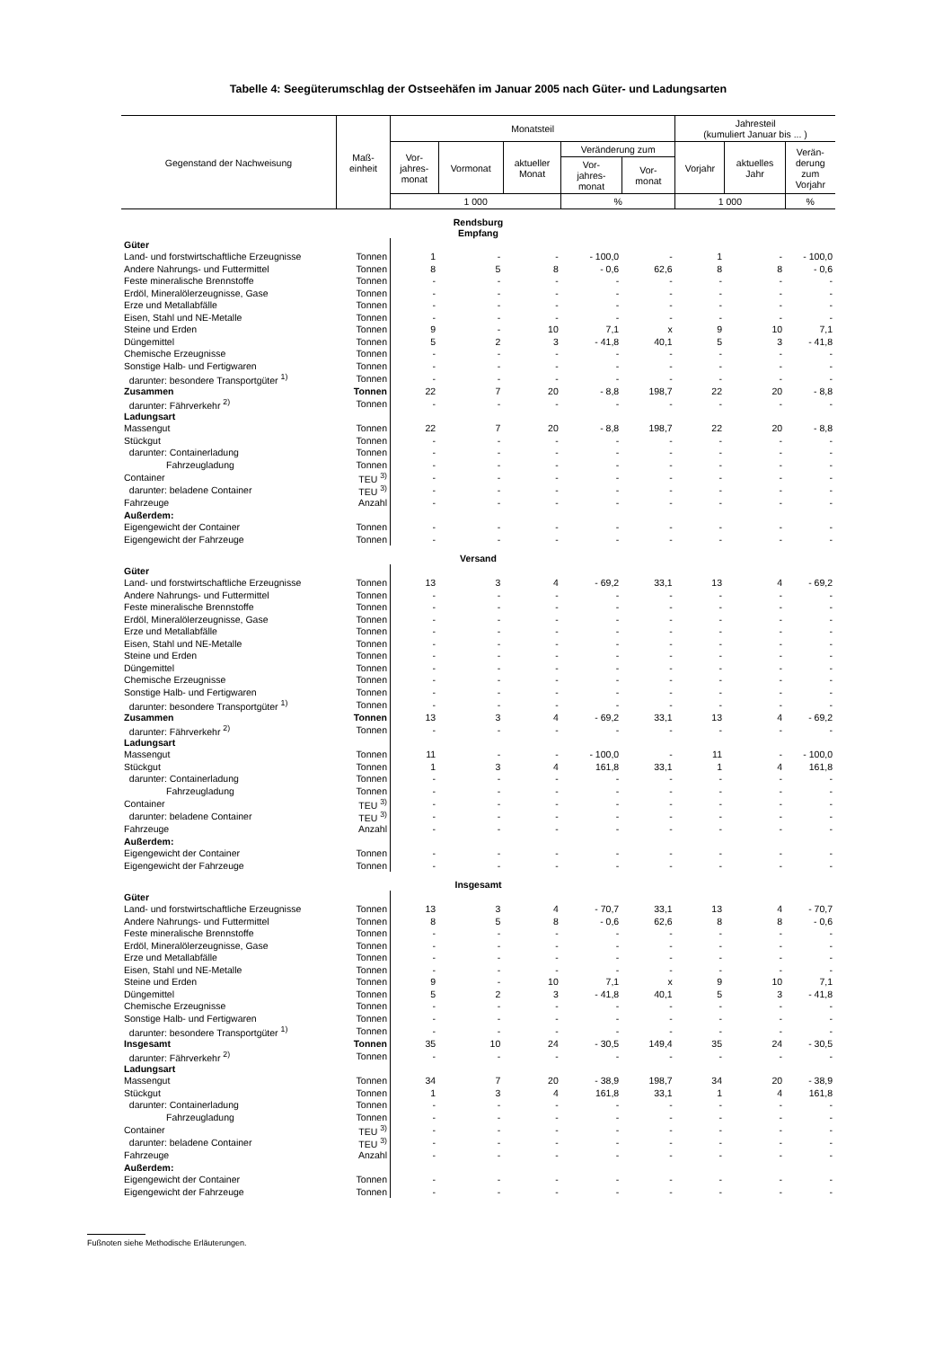Tabelle 4: Seegüterumschlag der Ostseehäfen im Januar 2005 nach Güter- und Ladungsarten
| Gegenstand der Nachweisung | Maß- einheit | Monatsteil | | | | | Jahresteil (kumuliert Januar bis ... ) | | |
| --- | --- | --- | --- | --- | --- | --- | --- | --- | --- |
| | | Vor- jahres- monat | Vormonat | aktueller Monat | Veränderung zum | | Vorjahr | aktuelles Jahr | Verän- derung zum Vorjahr |
| | | | | | Vor- jahres- monat | Vor- monat | | | |
| | | 1 000 | | | % | | 1 000 | | % |
| Rendsburg Empfang | | | | | | | | | |
| Güter | | | | | | | | | |
| Land- und forstwirtschaftliche Erzeugnisse | Tonnen | 1 | - | - | - 100,0 | - | 1 | - | - 100,0 |
| Andere Nahrungs- und Futtermittel | Tonnen | 8 | 5 | 8 | - 0,6 | 62,6 | 8 | 8 | - 0,6 |
| Feste mineralische Brennstoffe | Tonnen | - | - | - | - | - | - | - | - |
| Erdöl, Mineralölerzeugnisse, Gase | Tonnen | - | - | - | - | - | - | - | - |
| Erze und Metallabfälle | Tonnen | - | - | - | - | - | - | - | - |
| Eisen, Stahl und NE-Metalle | Tonnen | - | - | - | - | - | - | - | - |
| Steine und Erden | Tonnen | 9 | - | 10 | 7,1 | x | 9 | 10 | 7,1 |
| Düngemittel | Tonnen | 5 | 2 | 3 | - 41,8 | 40,1 | 5 | 3 | - 41,8 |
| Chemische Erzeugnisse | Tonnen | - | - | - | - | - | - | - | - |
| Sonstige Halb- und Fertigwaren | Tonnen | - | - | - | - | - | - | - | - |
| darunter: besondere Transportgüter <sup>1)</sup> | Tonnen | - | - | - | - | - | - | - | - |
| Zusammen | Tonnen | 22 | 7 | 20 | - 8,8 | 198,7 | 22 | 20 | - 8,8 |
| darunter: Fährverkehr <sup>2)</sup> | Tonnen | - | - | - | - | - | - | - | - |
| Ladungsart | | | | | | | | | |
| Massengut | Tonnen | 22 | 7 | 20 | - 8,8 | 198,7 | 22 | 20 | - 8,8 |
| Stückgut | Tonnen | - | - | - | - | - | - | - | - |
| darunter: Containerladung | Tonnen | - | - | - | - | - | - | - | - |
| Fahrzeugladung | Tonnen | - | - | - | - | - | - | - | - |
| Container | TEU <sup>3)</sup> | - | - | - | - | - | - | - | - |
| darunter: beladene Container | TEU <sup>3)</sup> | - | - | - | - | - | - | - | - |
| Fahrzeuge | Anzahl | - | - | - | - | - | - | - | - |
| Außerdem: | | | | | | | | | |
| Eigengewicht der Container | Tonnen | - | - | - | - | - | - | - | - |
| Eigengewicht der Fahrzeuge | Tonnen | - | - | - | - | - | - | - | - |
| Versand | | | | | | | | | |
| Güter | | | | | | | | | |
| Land- und forstwirtschaftliche Erzeugnisse | Tonnen | 13 | 3 | 4 | - 69,2 | 33,1 | 13 | 4 | - 69,2 |
| Andere Nahrungs- und Futtermittel | Tonnen | - | - | - | - | - | - | - | - |
| Feste mineralische Brennstoffe | Tonnen | - | - | - | - | - | - | - | - |
| Erdöl, Mineralölerzeugnisse, Gase | Tonnen | - | - | - | - | - | - | - | - |
| Erze und Metallabfälle | Tonnen | - | - | - | - | - | - | - | - |
| Eisen, Stahl und NE-Metalle | Tonnen | - | - | - | - | - | - | - | - |
| Steine und Erden | Tonnen | - | - | - | - | - | - | - | - |
| Düngemittel | Tonnen | - | - | - | - | - | - | - | - |
| Chemische Erzeugnisse | Tonnen | - | - | - | - | - | - | - | - |
| Sonstige Halb- und Fertigwaren | Tonnen | - | - | - | - | - | - | - | - |
| darunter: besondere Transportgüter <sup>1)</sup> | Tonnen | - | - | - | - | - | - | - | - |
| Zusammen | Tonnen | 13 | 3 | 4 | - 69,2 | 33,1 | 13 | 4 | - 69,2 |
| darunter: Fährverkehr <sup>2)</sup> | Tonnen | - | - | - | - | - | - | - | - |
| Ladungsart | | | | | | | | | |
| Massengut | Tonnen | 11 | - | - | - 100,0 | - | 11 | - | - 100,0 |
| Stückgut | Tonnen | 1 | 3 | 4 | 161,8 | 33,1 | 1 | 4 | 161,8 |
| darunter: Containerladung | Tonnen | - | - | - | - | - | - | - | - |
| Fahrzeugladung | Tonnen | - | - | - | - | - | - | - | - |
| Container | TEU <sup>3)</sup> | - | - | - | - | - | - | - | - |
| darunter: beladene Container | TEU <sup>3)</sup> | - | - | - | - | - | - | - | - |
| Fahrzeuge | Anzahl | - | - | - | - | - | - | - | - |
| Außerdem: | | | | | | | | | |
| Eigengewicht der Container | Tonnen | - | - | - | - | - | - | - | - |
| Eigengewicht der Fahrzeuge | Tonnen | - | - | - | - | - | - | - | - |
| Insgesamt | | | | | | | | | |
| Güter | | | | | | | | | |
| Land- und forstwirtschaftliche Erzeugnisse | Tonnen | 13 | 3 | 4 | - 70,7 | 33,1 | 13 | 4 | - 70,7 |
| Andere Nahrungs- und Futtermittel | Tonnen | 8 | 5 | 8 | - 0,6 | 62,6 | 8 | 8 | - 0,6 |
| Feste mineralische Brennstoffe | Tonnen | - | - | - | - | - | - | - | - |
| Erdöl, Mineralölerzeugnisse, Gase | Tonnen | - | - | - | - | - | - | - | - |
| Erze und Metallabfälle | Tonnen | - | - | - | - | - | - | - | - |
| Eisen, Stahl und NE-Metalle | Tonnen | - | - | - | - | - | - | - | - |
| Steine und Erden | Tonnen | 9 | - | 10 | 7,1 | x | 9 | 10 | 7,1 |
| Düngemittel | Tonnen | 5 | 2 | 3 | - 41,8 | 40,1 | 5 | 3 | - 41,8 |
| Chemische Erzeugnisse | Tonnen | - | - | - | - | - | - | - | - |
| Sonstige Halb- und Fertigwaren | Tonnen | - | - | - | - | - | - | - | - |
| darunter: besondere Transportgüter <sup>1)</sup> | Tonnen | - | - | - | - | - | - | - | - |
| Insgesamt | Tonnen | 35 | 10 | 24 | - 30,5 | 149,4 | 35 | 24 | - 30,5 |
| darunter: Fährverkehr <sup>2)</sup> | Tonnen | - | - | - | - | - | - | - | - |
| Ladungsart | | | | | | | | | |
| Massengut | Tonnen | 34 | 7 | 20 | - 38,9 | 198,7 | 34 | 20 | - 38,9 |
| Stückgut | Tonnen | 1 | 3 | 4 | 161,8 | 33,1 | 1 | 4 | 161,8 |
| darunter: Containerladung | Tonnen | - | - | - | - | - | - | - | - |
| Fahrzeugladung | Tonnen | - | - | - | - | - | - | - | - |
| Container | TEU <sup>3)</sup> | - | - | - | - | - | - | - | - |
| darunter: beladene Container | TEU <sup>3)</sup> | - | - | - | - | - | - | - | - |
| Fahrzeuge | Anzahl | - | - | - | - | - | - | - | - |
| Außerdem: | | | | | | | | | |
| Eigengewicht der Container | Tonnen | - | - | - | - | - | - | - | - |
| Eigengewicht der Fahrzeuge | Tonnen | - | - | - | - | - | - | - | - |
Fußnoten siehe Methodische Erläuterungen.